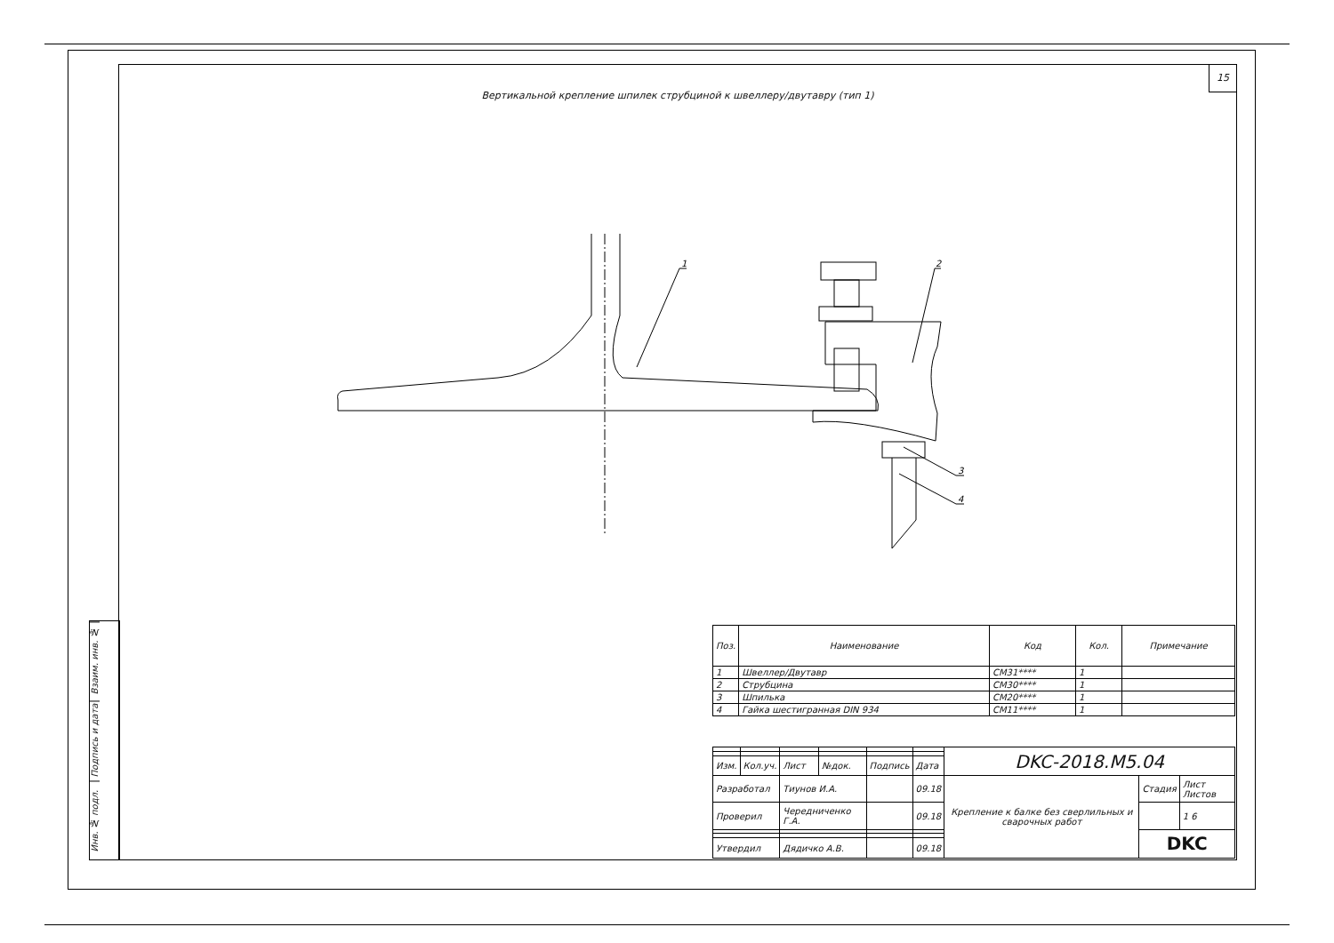15
Вертикальной крепление шпилек струбциной к швеллеру/двутавру (тип 1)
1
2
3
4
Взаим. инв. №
Подпись и дата
Инв. № подл.
| Поз. | Наименование | Код | Кол. | Примечание |
| --- | --- | --- | --- | --- |
| 1 | Швеллер/Двутавр | CM31**** | 1 | |
| 2 | Струбцина | CM30**** | 1 | |
| 3 | Шпилька | CM20**** | 1 | |
| 4 | Гайка шестигранная DIN 934 | CM11**** | 1 | |
| | | | | | | DKC-2018.M5.04 | | |
| Изм. | Кол.уч. | Лист | №док. | Подпись | Дата | | | |
| Разработал | | Тиунов И.А. | | | 09.18 | Крепление к балке без сверлильных и сварочных работ | Стадия | Лист Листов |
| Проверил | | Чередниченко Г.А. | | | 09.18 | | | 1 6 |
| | | | | | | | DKC | |
| Утвердил | | Дядичко А.В. | | | 09.18 | | | |